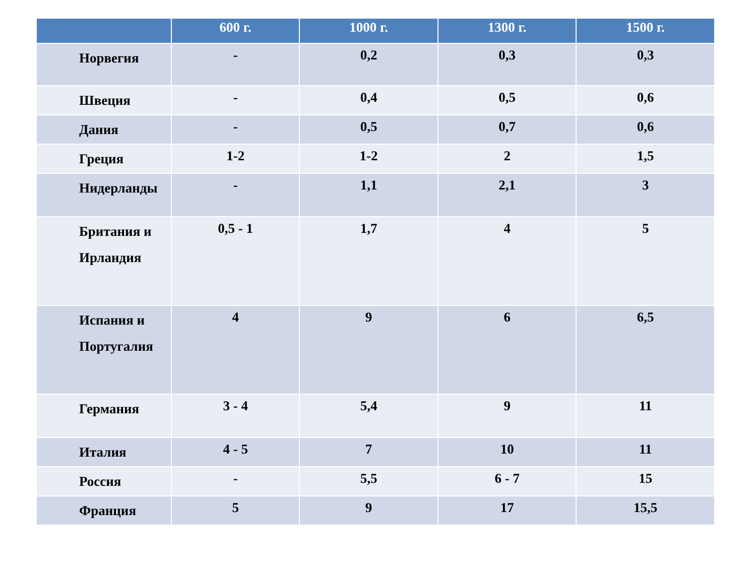| | 600 г. | 1000 г. | 1300 г. | 1500 г. |
| --- | --- | --- | --- | --- |
| Норвегия | - | 0,2 | 0,3 | 0,3 |
| Швеция | - | 0,4 | 0,5 | 0,6 |
| Дания | - | 0,5 | 0,7 | 0,6 |
| Греция | 1-2 | 1-2 | 2 | 1,5 |
| Нидерланды | - | 1,1 | 2,1 | 3 |
| Британия и Ирландия | 0,5 - 1 | 1,7 | 4 | 5 |
| Испания и Португалия | 4 | 9 | 6 | 6,5 |
| Германия | 3 - 4 | 5,4 | 9 | 11 |
| Италия | 4 - 5 | 7 | 10 | 11 |
| Россия | - | 5,5 | 6 - 7 | 15 |
| Франция | 5 | 9 | 17 | 15,5 |